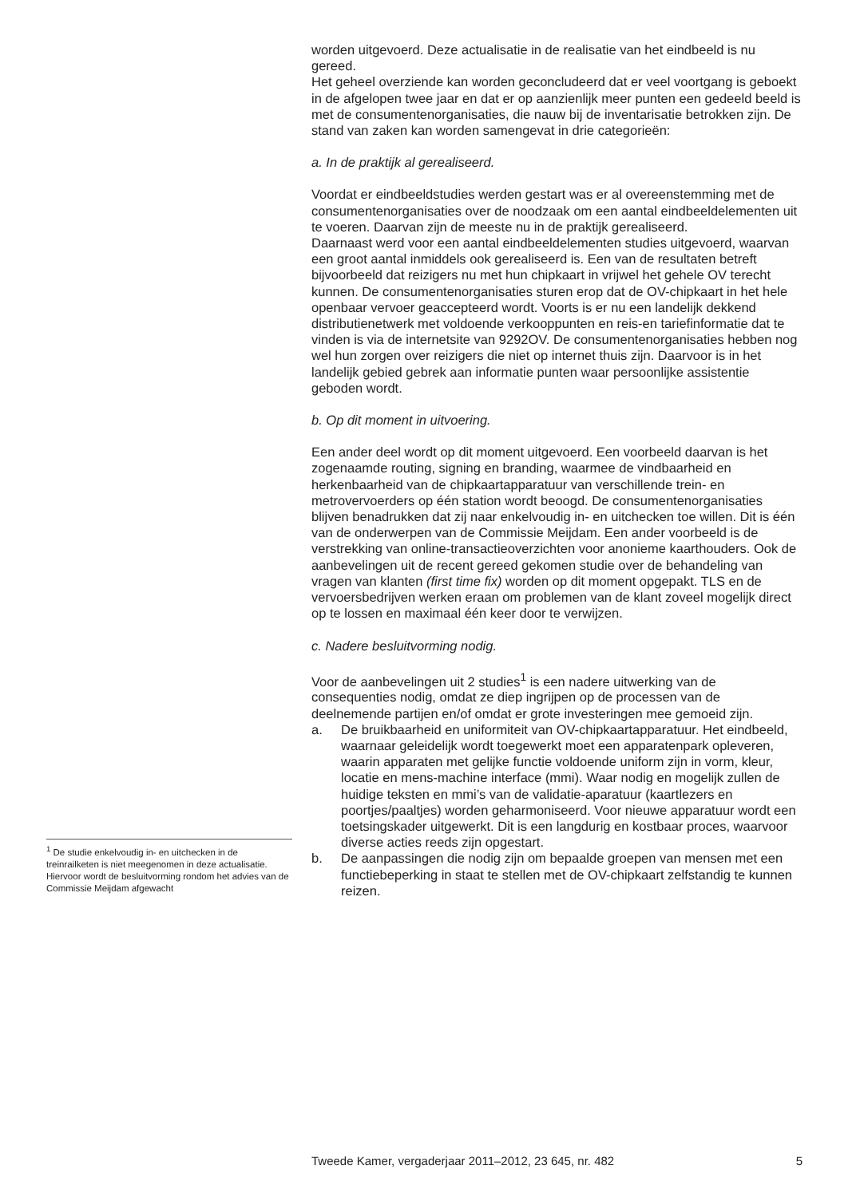worden uitgevoerd. Deze actualisatie in de realisatie van het eindbeeld is nu gereed.
Het geheel overziende kan worden geconcludeerd dat er veel voortgang is geboekt in de afgelopen twee jaar en dat er op aanzienlijk meer punten een gedeeld beeld is met de consumentenorganisaties, die nauw bij de inventarisatie betrokken zijn. De stand van zaken kan worden samengevat in drie categorieën:
a. In de praktijk al gerealiseerd.
Voordat er eindbeeldstudies werden gestart was er al overeenstemming met de consumentenorganisaties over de noodzaak om een aantal eindbeeldelementen uit te voeren. Daarvan zijn de meeste nu in de praktijk gerealiseerd.
Daarnaast werd voor een aantal eindbeeldelementen studies uitgevoerd, waarvan een groot aantal inmiddels ook gerealiseerd is. Een van de resultaten betreft bijvoorbeeld dat reizigers nu met hun chipkaart in vrijwel het gehele OV terecht kunnen. De consumentenorganisaties sturen erop dat de OV-chipkaart in het hele openbaar vervoer geaccepteerd wordt. Voorts is er nu een landelijk dekkend distributienetwerk met voldoende verkooppunten en reis-en tariefinformatie dat te vinden is via de internetsite van 9292OV. De consumentenorganisaties hebben nog wel hun zorgen over reizigers die niet op internet thuis zijn. Daarvoor is in het landelijk gebied gebrek aan informatie punten waar persoonlijke assistentie geboden wordt.
b. Op dit moment in uitvoering.
Een ander deel wordt op dit moment uitgevoerd. Een voorbeeld daarvan is het zogenaamde routing, signing en branding, waarmee de vindbaarheid en herkenbaarheid van de chipkaartapparatuur van verschillende trein- en metrovervoerders op één station wordt beoogd. De consumentenorganisaties blijven benadrukken dat zij naar enkelvoudig in- en uitchecken toe willen. Dit is één van de onderwerpen van de Commissie Meijdam. Een ander voorbeeld is de verstrekking van online-transactieoverzichten voor anonieme kaarthouders. Ook de aanbevelingen uit de recent gereed gekomen studie over de behandeling van vragen van klanten (first time fix) worden op dit moment opgepakt. TLS en de vervoersbedrijven werken eraan om problemen van de klant zoveel mogelijk direct op te lossen en maximaal één keer door te verwijzen.
c. Nadere besluitvorming nodig.
Voor de aanbevelingen uit 2 studies<sup>1</sup> is een nadere uitwerking van de consequenties nodig, omdat ze diep ingrijpen op de processen van de deelnemende partijen en/of omdat er grote investeringen mee gemoeid zijn.
a. De bruikbaarheid en uniformiteit van OV-chipkaartapparatuur. Het eindbeeld, waarnaar geleidelijk wordt toegewerkt moet een apparatenpark opleveren, waarin apparaten met gelijke functie voldoende uniform zijn in vorm, kleur, locatie en mens-machine interface (mmi). Waar nodig en mogelijk zullen de huidige teksten en mmi’s van de validatie-aparatuur (kaartlezers en poortjes/paaltjes) worden geharmoniseerd. Voor nieuwe apparatuur wordt een toetsingskader uitgewerkt. Dit is een langdurig en kostbaar proces, waarvoor diverse acties reeds zijn opgestart.
b. De aanpassingen die nodig zijn om bepaalde groepen van mensen met een functiebeperking in staat te stellen met de OV-chipkaart zelfstandig te kunnen reizen.
<sup>1</sup> De studie enkelvoudig in- en uitchecken in de treinrailketen is niet meegenomen in deze actualisatie. Hiervoor wordt de besluitvorming rondom het advies van de Commissie Meijdam afgewacht
Tweede Kamer, vergaderjaar 2011–2012, 23 645, nr. 482 5